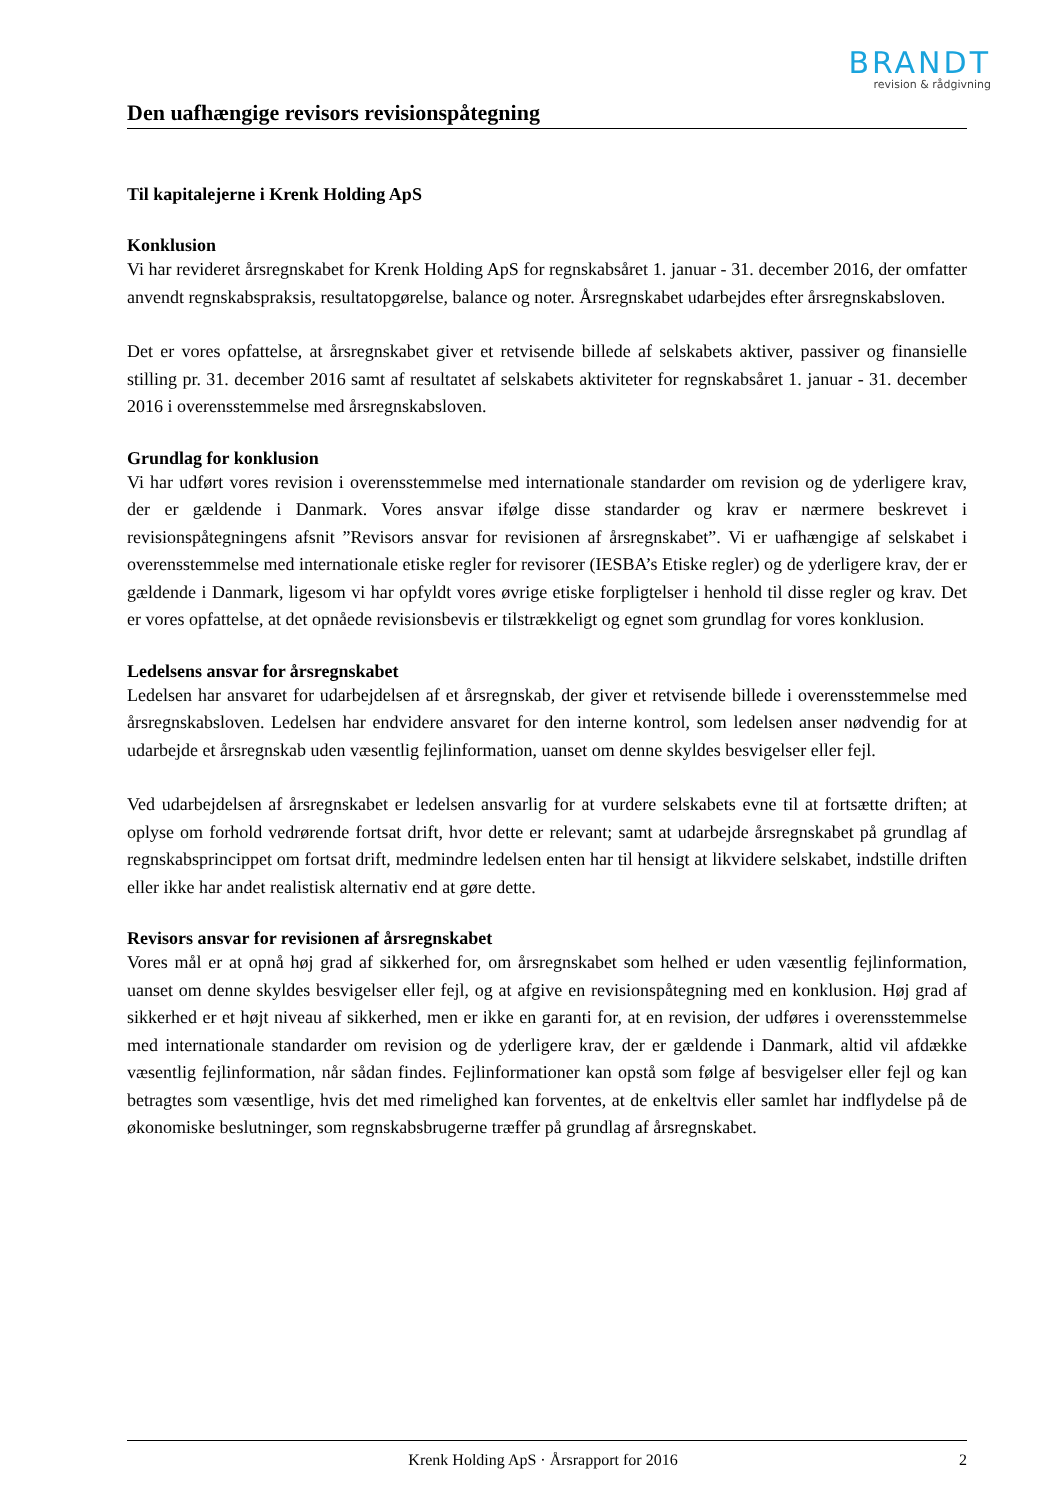BRANDT
revision & rådgivning
Den uafhængige revisors revisionspåtegning
Til kapitalejerne i Krenk Holding ApS
Konklusion
Vi har revideret årsregnskabet for Krenk Holding ApS for regnskabsåret 1. januar - 31. december 2016, der omfatter anvendt regnskabspraksis, resultatopgørelse, balance og noter. Årsregnskabet udarbejdes efter årsregnskabsloven.
Det er vores opfattelse, at årsregnskabet giver et retvisende billede af selskabets aktiver, passiver og finansielle stilling pr. 31. december 2016 samt af resultatet af selskabets aktiviteter for regnskabsåret 1. januar - 31. december 2016 i overensstemmelse med årsregnskabsloven.
Grundlag for konklusion
Vi har udført vores revision i overensstemmelse med internationale standarder om revision og de yderligere krav, der er gældende i Danmark. Vores ansvar ifølge disse standarder og krav er nærmere beskrevet i revisionspåtegningens afsnit ”Revisors ansvar for revisionen af årsregnskabet”. Vi er uafhængige af selskabet i overensstemmelse med internationale etiske regler for revisorer (IESBA’s Etiske regler) og de yderligere krav, der er gældende i Danmark, ligesom vi har opfyldt vores øvrige etiske forpligtelser i henhold til disse regler og krav. Det er vores opfattelse, at det opnåede revisionsbevis er tilstrækkeligt og egnet som grundlag for vores konklusion.
Ledelsens ansvar for årsregnskabet
Ledelsen har ansvaret for udarbejdelsen af et årsregnskab, der giver et retvisende billede i overensstemmelse med årsregnskabsloven. Ledelsen har endvidere ansvaret for den interne kontrol, som ledelsen anser nødvendig for at udarbejde et årsregnskab uden væsentlig fejlinformation, uanset om denne skyldes besvigelser eller fejl.
Ved udarbejdelsen af årsregnskabet er ledelsen ansvarlig for at vurdere selskabets evne til at fortsætte driften; at oplyse om forhold vedrørende fortsat drift, hvor dette er relevant; samt at udarbejde årsregnskabet på grundlag af regnskabsprincippet om fortsat drift, medmindre ledelsen enten har til hensigt at likvidere selskabet, indstille driften eller ikke har andet realistisk alternativ end at gøre dette.
Revisors ansvar for revisionen af årsregnskabet
Vores mål er at opnå høj grad af sikkerhed for, om årsregnskabet som helhed er uden væsentlig fejlinformation, uanset om denne skyldes besvigelser eller fejl, og at afgive en revisionspåtegning med en konklusion. Høj grad af sikkerhed er et højt niveau af sikkerhed, men er ikke en garanti for, at en revision, der udføres i overensstemmelse med internationale standarder om revision og de yderligere krav, der er gældende i Danmark, altid vil afdække væsentlig fejlinformation, når sådan findes. Fejlinformationer kan opstå som følge af besvigelser eller fejl og kan betragtes som væsentlige, hvis det med rimelighed kan forventes, at de enkeltvis eller samlet har indflydelse på de økonomiske beslutninger, som regnskabsbrugerne træffer på grundlag af årsregnskabet.
Krenk Holding ApS · Årsrapport for 2016 2